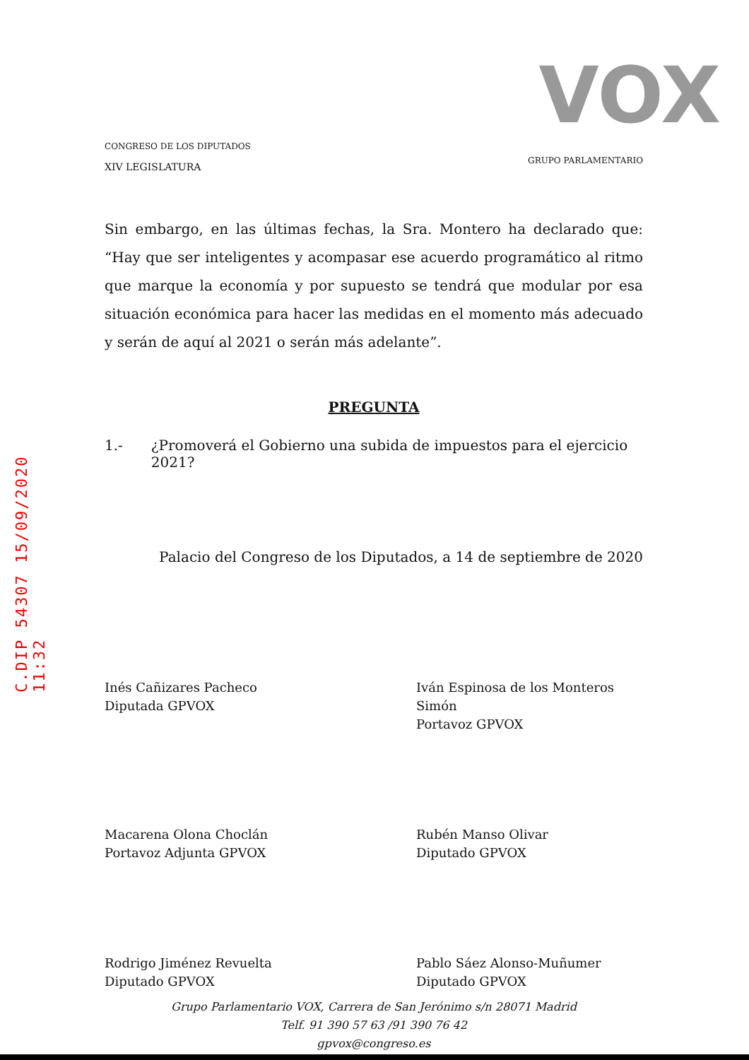C.DIP 54307 15/09/2020 11:32
CONGRESO DE LOS DIPUTADOS
XIV LEGISLATURA
VOX
GRUPO PARLAMENTARIO
Sin embargo, en las últimas fechas, la Sra. Montero ha declarado que: “Hay que ser inteligentes y acompasar ese acuerdo programático al ritmo que marque la economía y por supuesto se tendrá que modular por esa situación económica para hacer las medidas en el momento más adecuado y serán de aquí al 2021 o serán más adelante”.
PREGUNTA
1.- ¿Promoverá el Gobierno una subida de impuestos para el ejercicio 2021?
Palacio del Congreso de los Diputados, a 14 de septiembre de 2020
Inés Cañizares Pacheco
Diputada GPVOX
Iván Espinosa de los Monteros Simón
Portavoz GPVOX
Macarena Olona Choclán
Portavoz Adjunta GPVOX
Rubén Manso Olivar
Diputado GPVOX
Rodrigo Jiménez Revuelta
Diputado GPVOX
Pablo Sáez Alonso-Muñumer
Diputado GPVOX
Grupo Parlamentario VOX, Carrera de San Jerónimo s/n 28071 Madrid
Telf. 91 390 57 63 /91 390 76 42
gpvox@congreso.es